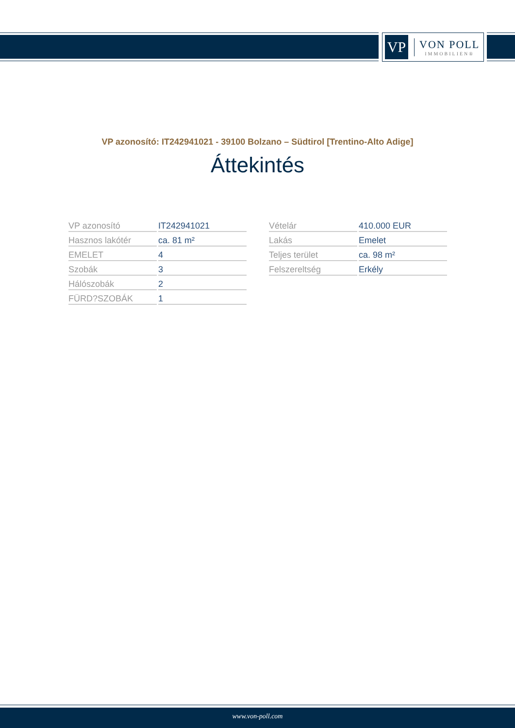VP
VON POLL
IMMOBILIEN®
VP azonosító: IT242941021 - 39100 Bolzano – Südtirol [Trentino-Alto Adige]
Áttekintés
| VP azonosító | IT242941021 |
| Hasznos lakótér | ca. 81 m² |
| EMELET | 4 |
| Szobák | 3 |
| Hálószobák | 2 |
| FÜRD?SZOBÁK | 1 |
| Vételár | 410.000 EUR |
| Lakás | Emelet |
| Teljes terület | ca. 98 m² |
| Felszereltség | Erkély |
www.von-poll.com